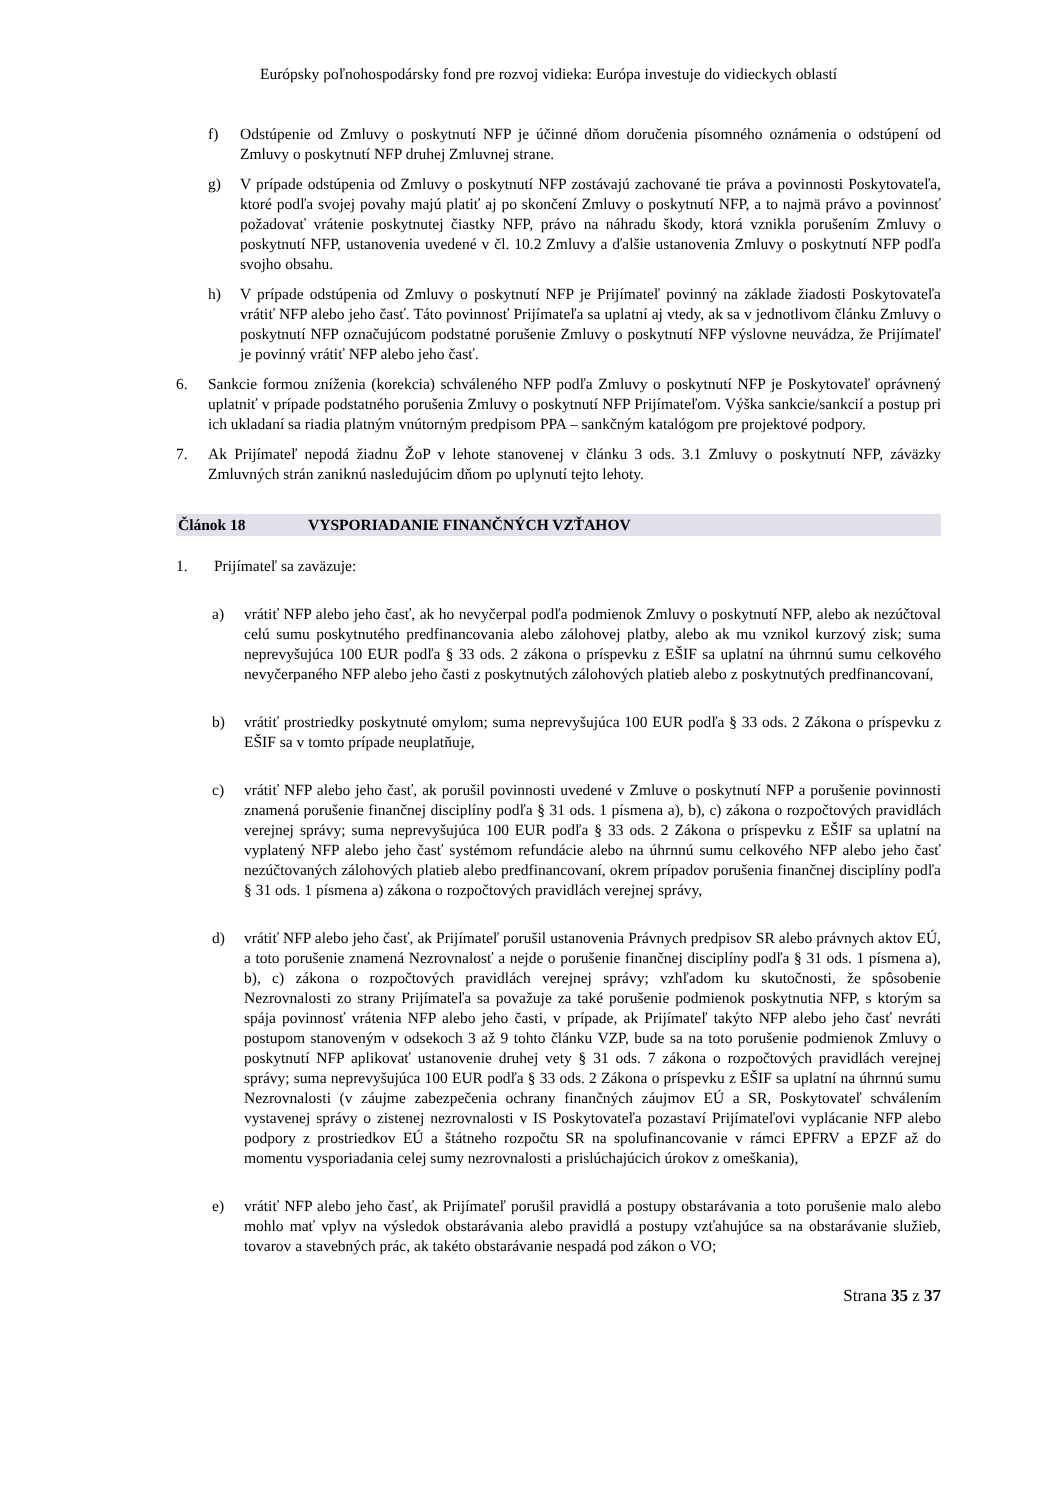Európsky poľnohospodársky fond pre rozvoj vidieka: Európa investuje do vidieckych oblastí
f) Odstúpenie od Zmluvy o poskytnutí NFP je účinné dňom doručenia písomného oznámenia o odstúpení od Zmluvy o poskytnutí NFP druhej Zmluvnej strane.
g) V prípade odstúpenia od Zmluvy o poskytnutí NFP zostávajú zachované tie práva a povinnosti Poskytovateľa, ktoré podľa svojej povahy majú platiť aj po skončení Zmluvy o poskytnutí NFP, a to najmä právo a povinnosť požadovať vrátenie poskytnutej čiastky NFP, právo na náhradu škody, ktorá vznikla porušením Zmluvy o poskytnutí NFP, ustanovenia uvedené v čl. 10.2 Zmluvy a ďalšie ustanovenia Zmluvy o poskytnutí NFP podľa svojho obsahu.
h) V prípade odstúpenia od Zmluvy o poskytnutí NFP je Prijímateľ povinný na základe žiadosti Poskytovateľa vrátiť NFP alebo jeho časť. Táto povinnosť Prijímateľa sa uplatní aj vtedy, ak sa v jednotlivom článku Zmluvy o poskytnutí NFP označujúcom podstatné porušenie Zmluvy o poskytnutí NFP výslovne neuvádza, že Prijímateľ je povinný vrátiť NFP alebo jeho časť.
6. Sankcie formou zníženia (korekcia) schváleného NFP podľa Zmluvy o poskytnutí NFP je Poskytovateľ oprávnený uplatniť v prípade podstatného porušenia Zmluvy o poskytnutí NFP Prijímateľom. Výška sankcie/sankcií a postup pri ich ukladaní sa riadia platným vnútorným predpisom PPA – sankčným katalógom pre projektové podpory.
7. Ak Prijímateľ nepodá žiadnu ŽoP v lehote stanovenej v článku 3 ods. 3.1 Zmluvy o poskytnutí NFP, záväzky Zmluvných strán zaniknú nasledujúcim dňom po uplynutí tejto lehoty.
Článok 18 VYSPORIADANIE FINANČNÝCH VZŤAHOV
1. Prijímateľ sa zaväzuje:
a) vrátiť NFP alebo jeho časť, ak ho nevyčerpal podľa podmienok Zmluvy o poskytnutí NFP, alebo ak nezúčtoval celú sumu poskytnutého predfinancovania alebo zálohovej platby, alebo ak mu vznikol kurzový zisk; suma neprevyšujúca 100 EUR podľa § 33 ods. 2 zákona o príspevku z EŠIF sa uplatní na úhrnnú sumu celkového nevyčerpaného NFP alebo jeho časti z poskytnutých zálohových platieb alebo z poskytnutých predfinancovaní,
b) vrátiť prostriedky poskytnuté omylom; suma neprevyšujúca 100 EUR podľa § 33 ods. 2 Zákona o príspevku z EŠIF sa v tomto prípade neuplatňuje,
c) vrátiť NFP alebo jeho časť, ak porušil povinnosti uvedené v Zmluve o poskytnutí NFP a porušenie povinnosti znamená porušenie finančnej disciplíny podľa § 31 ods. 1 písmena a), b), c) zákona o rozpočtových pravidlách verejnej správy; suma neprevyšujúca 100 EUR podľa § 33 ods. 2 Zákona o príspevku z EŠIF sa uplatní na vyplatený NFP alebo jeho časť systémom refundácie alebo na úhrnnú sumu celkového NFP alebo jeho časť nezúčtovaných zálohových platieb alebo predfinancovaní, okrem prípadov porušenia finančnej disciplíny podľa § 31 ods. 1 písmena a) zákona o rozpočtových pravidlách verejnej správy,
d) vrátiť NFP alebo jeho časť, ak Prijímateľ porušil ustanovenia Právnych predpisov SR alebo právnych aktov EÚ, a toto porušenie znamená Nezrovnalosť a nejde o porušenie finančnej disciplíny podľa § 31 ods. 1 písmena a), b), c) zákona o rozpočtových pravidlách verejnej správy; vzhľadom ku skutočnosti, že spôsobenie Nezrovnalosti zo strany Prijímateľa sa považuje za také porušenie podmienok poskytnutia NFP, s ktorým sa spája povinnosť vrátenia NFP alebo jeho časti, v prípade, ak Prijímateľ takýto NFP alebo jeho časť nevráti postupom stanoveným v odsekoch 3 až 9 tohto článku VZP, bude sa na toto porušenie podmienok Zmluvy o poskytnutí NFP aplikovať ustanovenie druhej vety § 31 ods. 7 zákona o rozpočtových pravidlách verejnej správy; suma neprevyšujúca 100 EUR podľa § 33 ods. 2 Zákona o príspevku z EŠIF sa uplatní na úhrnnú sumu Nezrovnalosti (v záujme zabezpečenia ochrany finančných záujmov EÚ a SR, Poskytovateľ schválením vystavenej správy o zistenej nezrovnalosti v IS Poskytovateľa pozastaví Prijímateľovi vyplácanie NFP alebo podpory z prostriedkov EÚ a štátneho rozpočtu SR na spolufinancovanie v rámci EPFRV a EPZF až do momentu vysporiadania celej sumy nezrovnalosti a prislúchajúcich úrokov z omeškania),
e) vrátiť NFP alebo jeho časť, ak Prijímateľ porušil pravidlá a postupy obstarávania a toto porušenie malo alebo mohlo mať vplyv na výsledok obstarávania alebo pravidlá a postupy vzťahujúce sa na obstarávanie služieb, tovarov a stavebných prác, ak takéto obstarávanie nespadá pod zákon o VO;
Strana 35 z 37